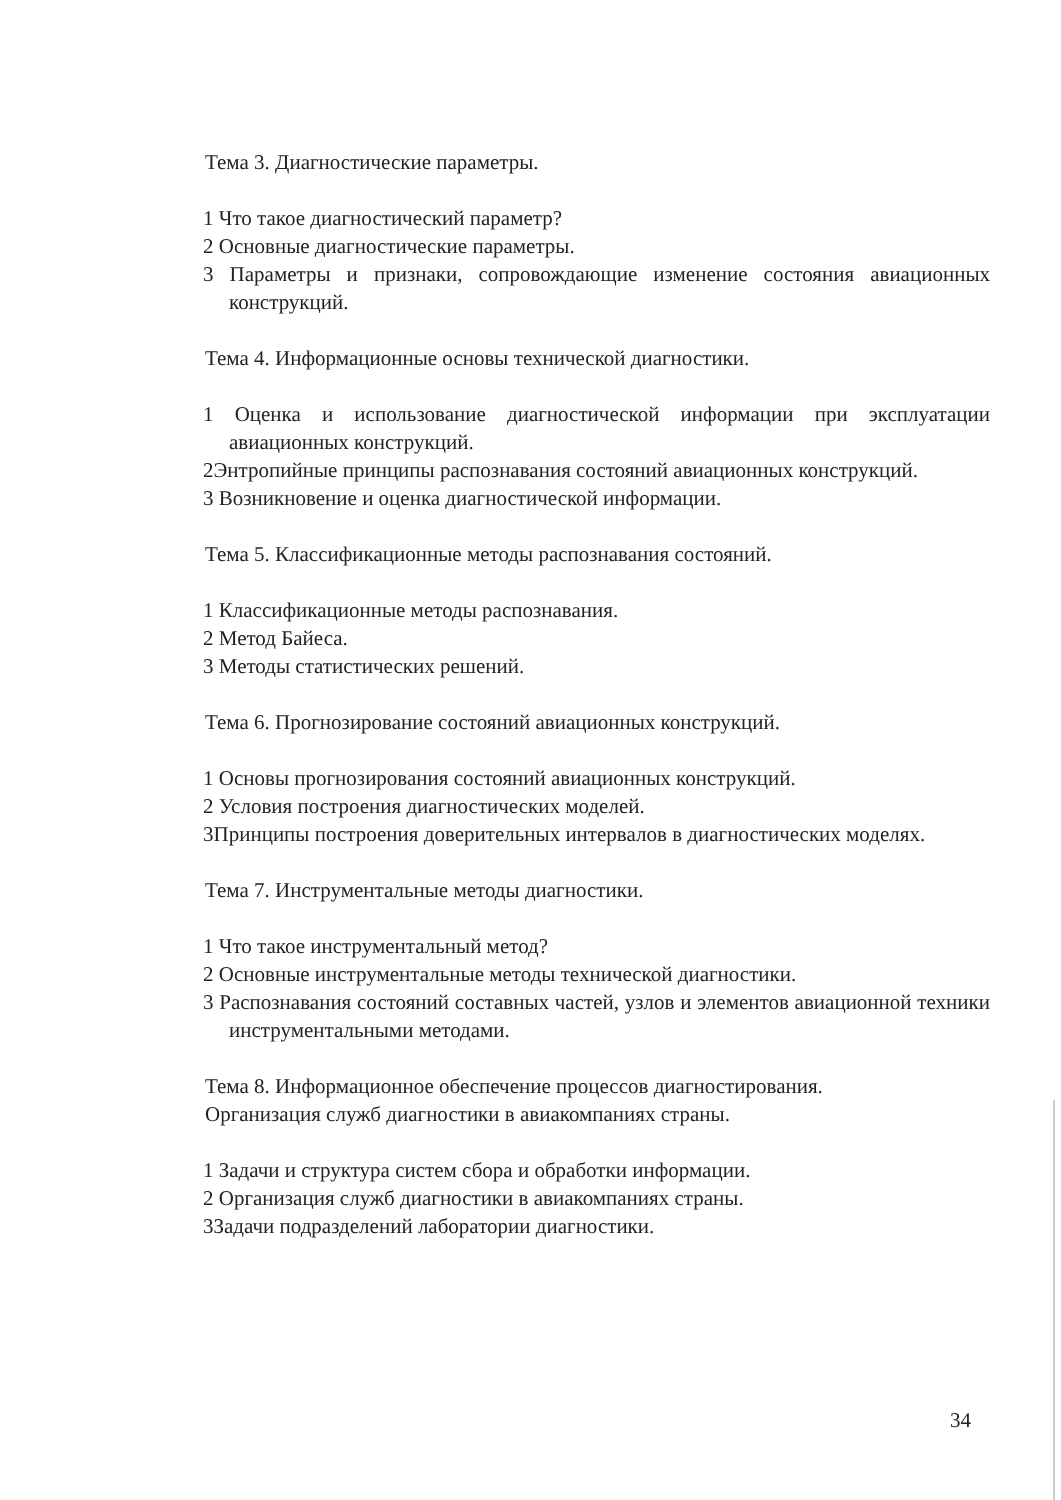Тема 3. Диагностические параметры.
1 Что такое диагностический параметр?
2 Основные диагностические параметры.
3 Параметры и признаки, сопровождающие изменение состояния авиационных конструкций.
Тема 4. Информационные основы технической диагностики.
1 Оценка и использование диагностической информации при эксплуатации авиационных конструкций.
2Энтропийные принципы распознавания состояний авиационных конструкций.
3 Возникновение и оценка диагностической информации.
Тема 5. Классификационные методы распознавания состояний.
1 Классификационные методы распознавания.
2 Метод Байеса.
3 Методы статистических решений.
Тема 6. Прогнозирование состояний авиационных конструкций.
1 Основы прогнозирования состояний авиационных конструкций.
2 Условия построения диагностических моделей.
3Принципы построения доверительных интервалов в диагностических моделях.
Тема 7. Инструментальные методы диагностики.
1 Что такое инструментальный метод?
2 Основные инструментальные методы технической диагностики.
3 Распознавания состояний составных частей, узлов и элементов авиационной техники инструментальными методами.
Тема 8. Информационное обеспечение процессов диагностирования.
Организация служб диагностики в авиакомпаниях страны.
1 Задачи и структура систем сбора и обработки информации.
2 Организация служб диагностики в авиакомпаниях страны.
3Задачи подразделений лаборатории диагностики.
34